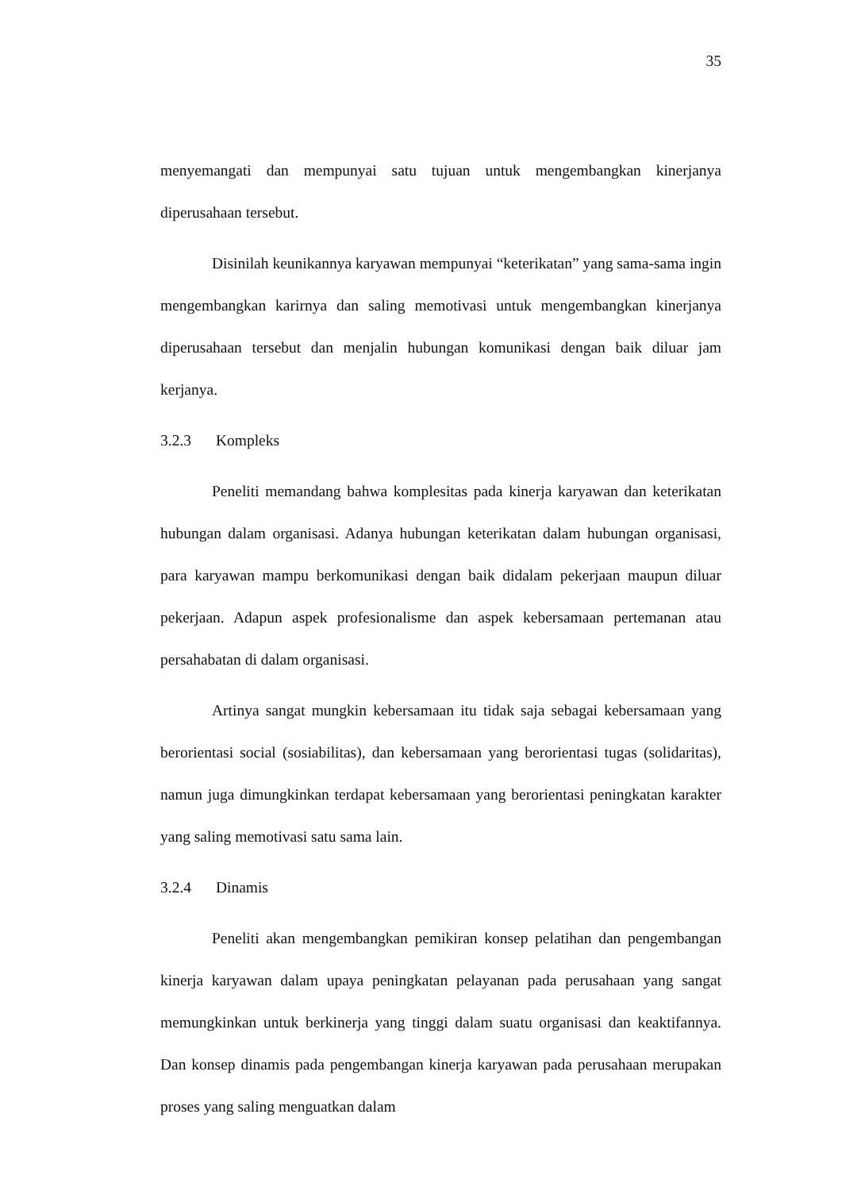35
menyemangati dan mempunyai satu tujuan untuk mengembangkan kinerjanya diperusahaan tersebut.
Disinilah keunikannya karyawan mempunyai “keterikatan” yang sama-sama ingin mengembangkan karirnya dan saling memotivasi untuk mengembangkan kinerjanya diperusahaan tersebut dan menjalin hubungan komunikasi dengan baik diluar jam kerjanya.
3.2.3 Kompleks
Peneliti memandang bahwa komplesitas pada kinerja karyawan dan keterikatan hubungan dalam organisasi. Adanya hubungan keterikatan dalam hubungan organisasi, para karyawan mampu berkomunikasi dengan baik didalam pekerjaan maupun diluar pekerjaan. Adapun aspek profesionalisme dan aspek kebersamaan pertemanan atau persahabatan di dalam organisasi.
Artinya sangat mungkin kebersamaan itu tidak saja sebagai kebersamaan yang berorientasi social (sosiabilitas), dan kebersamaan yang berorientasi tugas (solidaritas), namun juga dimungkinkan terdapat kebersamaan yang berorientasi peningkatan karakter yang saling memotivasi satu sama lain.
3.2.4 Dinamis
Peneliti akan mengembangkan pemikiran konsep pelatihan dan pengembangan kinerja karyawan dalam upaya peningkatan pelayanan pada perusahaan yang sangat memungkinkan untuk berkinerja yang tinggi dalam suatu organisasi dan keaktifannya. Dan konsep dinamis pada pengembangan kinerja karyawan pada perusahaan merupakan proses yang saling menguatkan dalam